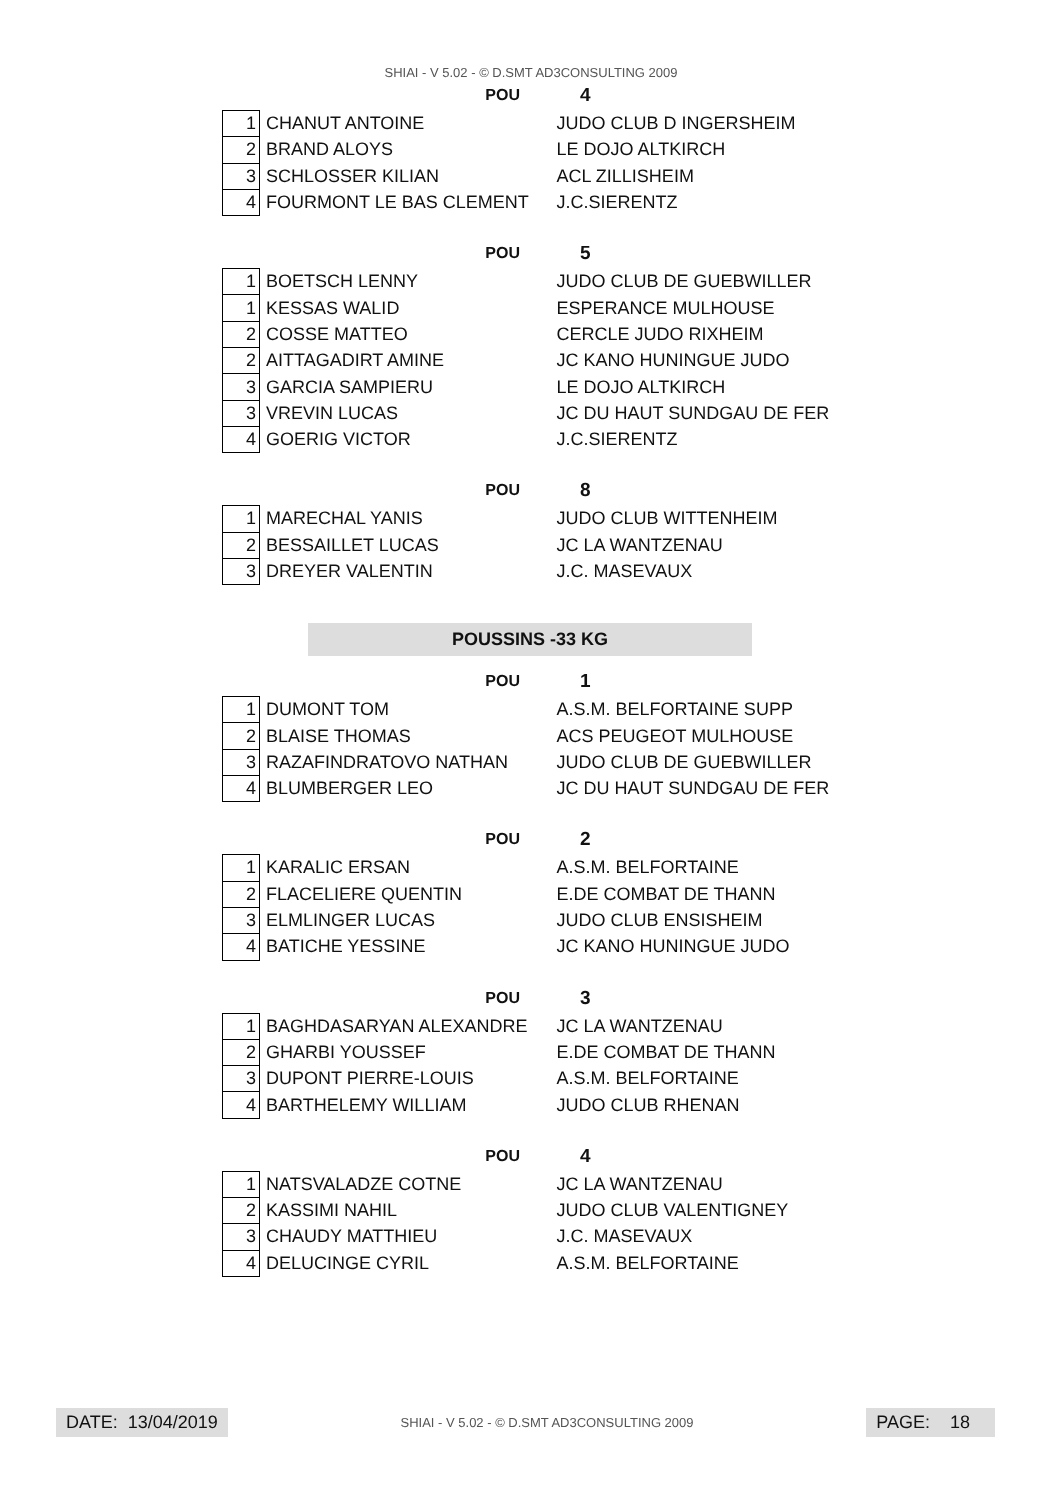SHIAI - V 5.02 - © D.SMT AD3CONSULTING 2009
POU 4
| 1 | CHANUT ANTOINE | JUDO CLUB D INGERSHEIM |
| 2 | BRAND ALOYS | LE DOJO ALTKIRCH |
| 3 | SCHLOSSER KILIAN | ACL ZILLISHEIM |
| 4 | FOURMONT LE BAS CLEMENT | J.C.SIERENTZ |
POU 5
| 1 | BOETSCH LENNY | JUDO CLUB DE GUEBWILLER |
| 1 | KESSAS WALID | ESPERANCE MULHOUSE |
| 2 | COSSE MATTEO | CERCLE JUDO RIXHEIM |
| 2 | AITTAGADIRT AMINE | JC KANO HUNINGUE JUDO |
| 3 | GARCIA SAMPIERU | LE DOJO ALTKIRCH |
| 3 | VREVIN LUCAS | JC DU HAUT SUNDGAU DE FER |
| 4 | GOERIG VICTOR | J.C.SIERENTZ |
POU 8
| 1 | MARECHAL YANIS | JUDO CLUB WITTENHEIM |
| 2 | BESSAILLET LUCAS | JC LA WANTZENAU |
| 3 | DREYER VALENTIN | J.C. MASEVAUX |
POUSSINS -33 KG
POU 1
| 1 | DUMONT TOM | A.S.M. BELFORTAINE SUPP |
| 2 | BLAISE THOMAS | ACS PEUGEOT MULHOUSE |
| 3 | RAZAFINDRATOVO NATHAN | JUDO CLUB DE GUEBWILLER |
| 4 | BLUMBERGER LEO | JC DU HAUT SUNDGAU DE FER |
POU 2
| 1 | KARALIC ERSAN | A.S.M. BELFORTAINE |
| 2 | FLACELIERE QUENTIN | E.DE COMBAT DE THANN |
| 3 | ELMLINGER LUCAS | JUDO CLUB ENSISHEIM |
| 4 | BATICHE YESSINE | JC KANO HUNINGUE JUDO |
POU 3
| 1 | BAGHDASARYAN ALEXANDRE | JC LA WANTZENAU |
| 2 | GHARBI YOUSSEF | E.DE COMBAT DE THANN |
| 3 | DUPONT PIERRE-LOUIS | A.S.M. BELFORTAINE |
| 4 | BARTHELEMY WILLIAM | JUDO CLUB RHENAN |
POU 4
| 1 | NATSVALADZE COTNE | JC LA WANTZENAU |
| 2 | KASSIMI NAHIL | JUDO CLUB VALENTIGNEY |
| 3 | CHAUDY MATTHIEU | J.C. MASEVAUX |
| 4 | DELUCINGE CYRIL | A.S.M. BELFORTAINE |
DATE: 13/04/2019
SHIAI - V 5.02 - © D.SMT AD3CONSULTING 2009
PAGE: 18